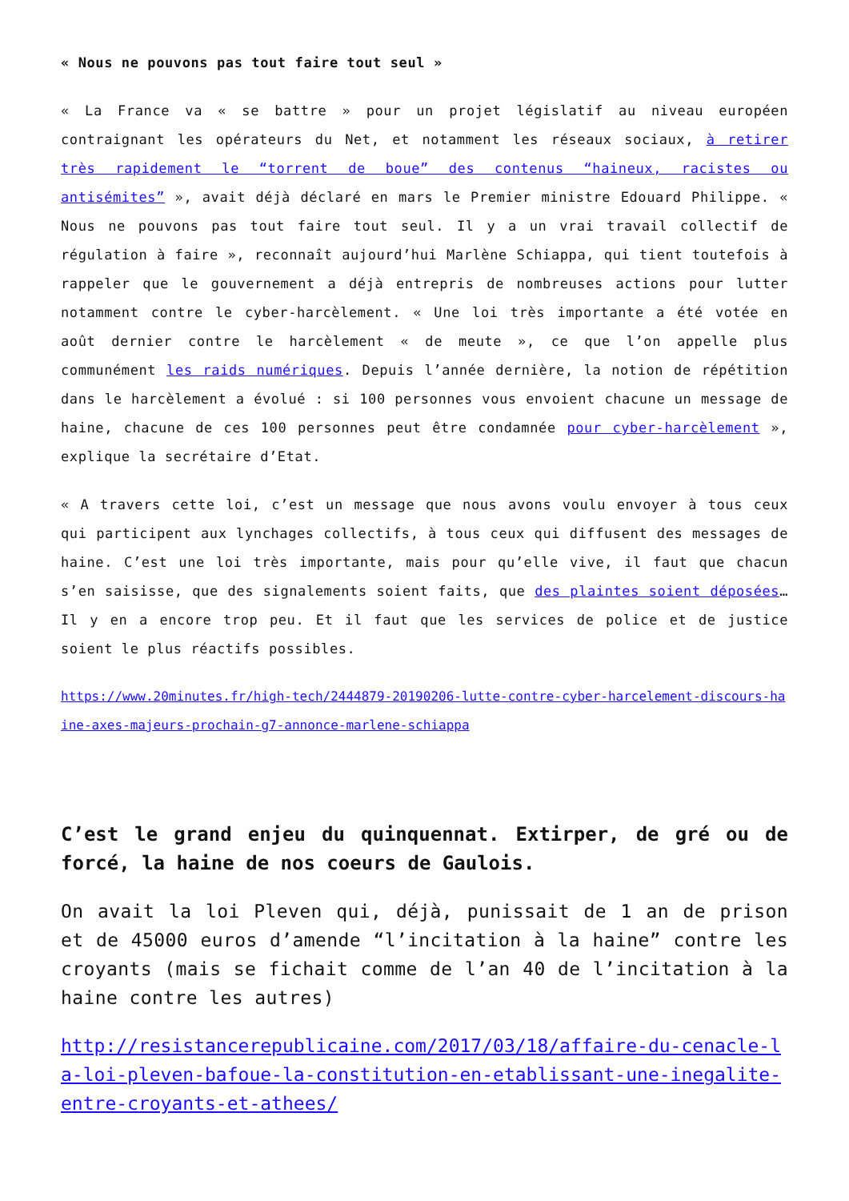« Nous ne pouvons pas tout faire tout seul »
« La France va « se battre » pour un projet législatif au niveau européen contraignant les opérateurs du Net, et notamment les réseaux sociaux, à retirer très rapidement le “torrent de boue” des contenus “haineux, racistes ou antisémites” », avait déjà déclaré en mars le Premier ministre Edouard Philippe. « Nous ne pouvons pas tout faire tout seul. Il y a un vrai travail collectif de régulation à faire », reconnaît aujourd’hui Marlène Schiappa, qui tient toutefois à rappeler que le gouvernement a déjà entrepris de nombreuses actions pour lutter notamment contre le cyber-harcèlement. « Une loi très importante a été votée en août dernier contre le harcèlement « de meute », ce que l’on appelle plus communément les raids numériques. Depuis l’année dernière, la notion de répétition dans le harcèlement a évolué : si 100 personnes vous envoient chacune un message de haine, chacune de ces 100 personnes peut être condamnée pour cyber-harcèlement », explique la secrétaire d’Etat.
« A travers cette loi, c’est un message que nous avons voulu envoyer à tous ceux qui participent aux lynchages collectifs, à tous ceux qui diffusent des messages de haine. C’est une loi très importante, mais pour qu’elle vive, il faut que chacun s’en saisisse, que des signalements soient faits, que des plaintes soient déposées… Il y en a encore trop peu. Et il faut que les services de police et de justice soient le plus réactifs possibles.
https://www.20minutes.fr/high-tech/2444879-20190206-lutte-contre-cyber-harcelement-discours-haine-axes-majeurs-prochain-g7-annonce-marlene-schiappa
C’est le grand enjeu du quinquennat. Extirper, de gré ou de forcé, la haine de nos coeurs de Gaulois.
On avait la loi Pleven qui, déjà, punissait de 1 an de prison et de 45000 euros d’amende “l’incitation à la haine” contre les croyants (mais se fichait comme de l’an 40 de l’incitation à la haine contre les autres)
http://resistancerepublicaine.com/2017/03/18/affaire-du-cenacle-la-loi-pleven-bafoue-la-constitution-en-etablissant-une-inegalite-entre-croyants-et-athees/